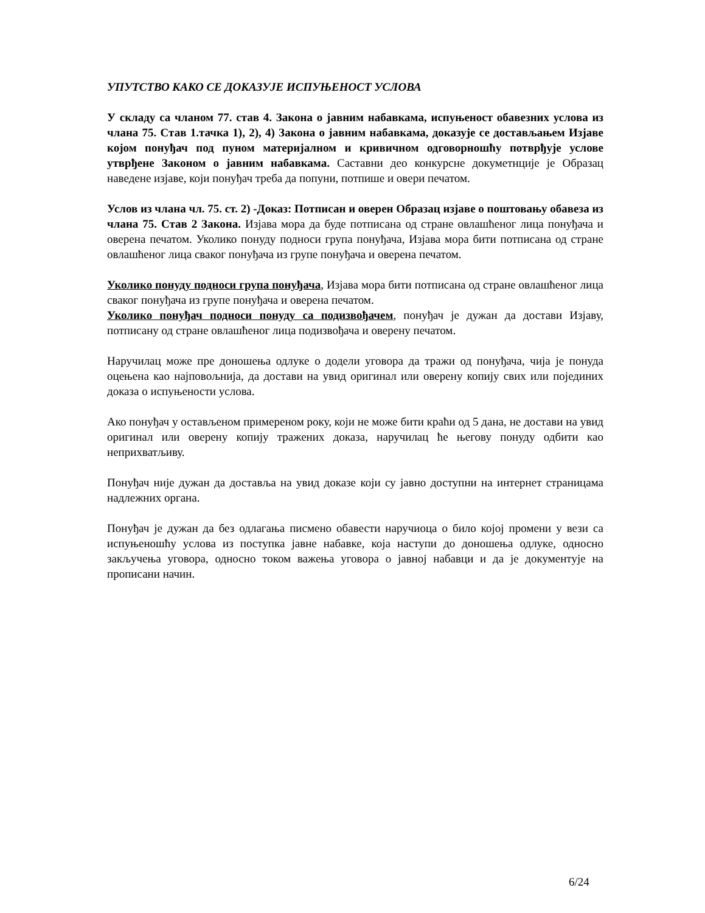УПУТСТВО КАКО СЕ ДОКАЗУЈЕ ИСПУЊЕНОСТ УСЛОВА
У складу са чланом 77. став 4. Закона о јавним набавкама, испуњеност обавезних услова из члана 75. Став 1.тачка 1), 2), 4) Закона о јавним набавкама, доказује се достављањем Изјаве којом понуђач под пуном материјалном и кривичном одговорношћу потврђује услове утврђене Законом о јавним набавкама. Саставни део конкурсне докуметнције је Образац наведене изјаве, који понуђач треба да попуни, потпише и овери печатом.
Услов из члана чл. 75. ст. 2) -Доказ: Потписан и оверен Образац изјаве о поштовању обавеза из члана 75. Став 2 Закона. Изјава мора да буде потписана од стране овлашћеног лица понуђача и оверена печатом. Уколико понуду подноси група понуђача, Изјава мора бити потписана од стране овлашћеног лица сваког понуђача из групе понуђача и оверена печатом.
Уколико понуду подноси група понуђача, Изјава мора бити потписана од стране овлашћеног лица сваког понуђача из групе понуђача и оверена печатом.
Уколико понуђач подноси понуду са подизвођачем, понуђач је дужан да достави Изјаву, потписану од стране овлашћеног лица подизвођача и оверену печатом.
Наручилац може пре доношења одлуке о додели уговора да тражи од понуђача, чија је понуда оцењена као најповољнија, да достави на увид оригинал или оверену копију свих или појединих доказа о испуњености услова.
Ако понуђач у остављеном примереном року, који не може бити краћи од 5 дана, не достави на увид оригинал или оверену копију тражених доказа, наручилац ће његову понуду одбити као неприхватљиву.
Понуђач није дужан да доставља на увид доказе који су јавно доступни на интернет страницама надлежних органа.
Понуђач је дужан да без одлагања писмено обавести наручиоца о било којој промени у вези са испуњеношћу услова из поступка јавне набавке, која наступи до доношења одлуке, односно закључења уговора, односно током важења уговора о јавној набавци и да је документује на прописани начин.
6/24